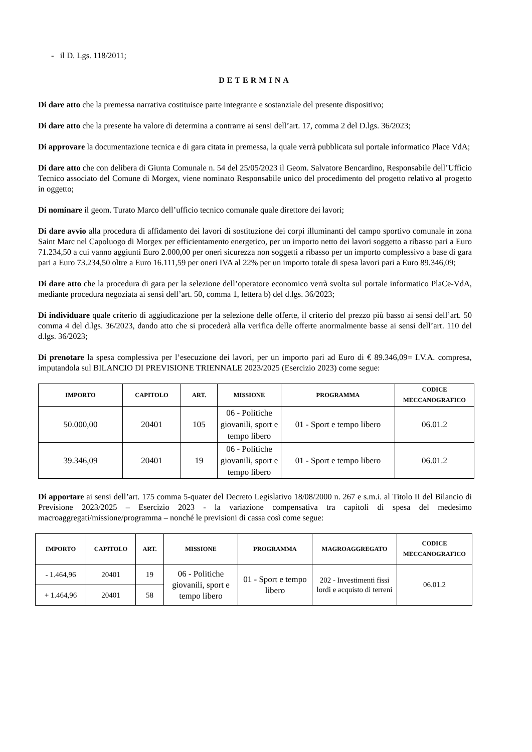- il D. Lgs. 118/2011;
DETERMINA
Di dare atto che la premessa narrativa costituisce parte integrante e sostanziale del presente dispositivo;
Di dare atto che la presente ha valore di determina a contrarre ai sensi dell’art. 17, comma 2 del D.lgs. 36/2023;
Di approvare la documentazione tecnica e di gara citata in premessa, la quale verrà pubblicata sul portale informatico Place VdA;
Di dare atto che con delibera di Giunta Comunale n. 54 del 25/05/2023 il Geom. Salvatore Bencardino, Responsabile dell’Ufficio Tecnico associato del Comune di Morgex, viene nominato Responsabile unico del procedimento del progetto relativo al progetto in oggetto;
Di nominare il geom. Turato Marco dell’ufficio tecnico comunale quale direttore dei lavori;
Di dare avvio alla procedura di affidamento dei lavori di sostituzione dei corpi illuminanti del campo sportivo comunale in zona Saint Marc nel Capoluogo di Morgex per efficientamento energetico, per un importo netto dei lavori soggetto a ribasso pari a Euro 71.234,50 a cui vanno aggiunti Euro 2.000,00 per oneri sicurezza non soggetti a ribasso per un importo complessivo a base di gara pari a Euro 73.234,50 oltre a Euro 16.111,59 per oneri IVA al 22% per un importo totale di spesa lavori pari a Euro 89.346,09;
Di dare atto che la procedura di gara per la selezione dell’operatore economico verrà svolta sul portale informatico PlaCe-VdA, mediante procedura negoziata ai sensi dell’art. 50, comma 1, lettera b) del d.lgs. 36/2023;
Di individuare quale criterio di aggiudicazione per la selezione delle offerte, il criterio del prezzo più basso ai sensi dell’art. 50 comma 4 del d.lgs. 36/2023, dando atto che si procederà alla verifica delle offerte anormalmente basse ai sensi dell’art. 110 del d.lgs. 36/2023;
Di prenotare la spesa complessiva per l’esecuzione dei lavori, per un importo pari ad Euro di € 89.346,09= I.V.A. compresa, imputandola sul BILANCIO DI PREVISIONE TRIENNALE 2023/2025 (Esercizio 2023) come segue:
| IMPORTO | CAPITOLO | ART. | MISSIONE | PROGRAMMA | CODICE MECCANOGRAFICO |
| --- | --- | --- | --- | --- | --- |
| 50.000,00 | 20401 | 105 | 06 - Politiche giovanili, sport e tempo libero | 01 - Sport e tempo libero | 06.01.2 |
| 39.346,09 | 20401 | 19 | 06 - Politiche giovanili, sport e tempo libero | 01 - Sport e tempo libero | 06.01.2 |
Di apportare ai sensi dell’art. 175 comma 5-quater del Decreto Legislativo 18/08/2000 n. 267 e s.m.i. al Titolo II del Bilancio di Previsione 2023/2025 – Esercizio 2023 - la variazione compensativa tra capitoli di spesa del medesimo macroaggregati/missione/programma – nonché le previsioni di cassa così come segue:
| IMPORTO | CAPITOLO | ART. | MISSIONE | PROGRAMMA | MAGROAGGREGATO | CODICE MECCANOGRAFICO |
| --- | --- | --- | --- | --- | --- | --- |
| - 1.464,96 | 20401 | 19 | 06 - Politiche giovanili, sport e tempo libero | 01 - Sport e tempo libero | 202 - Investimenti fissi lordi e acquisto di terreni | 06.01.2 |
| + 1.464,96 | 20401 | 58 | | | | |